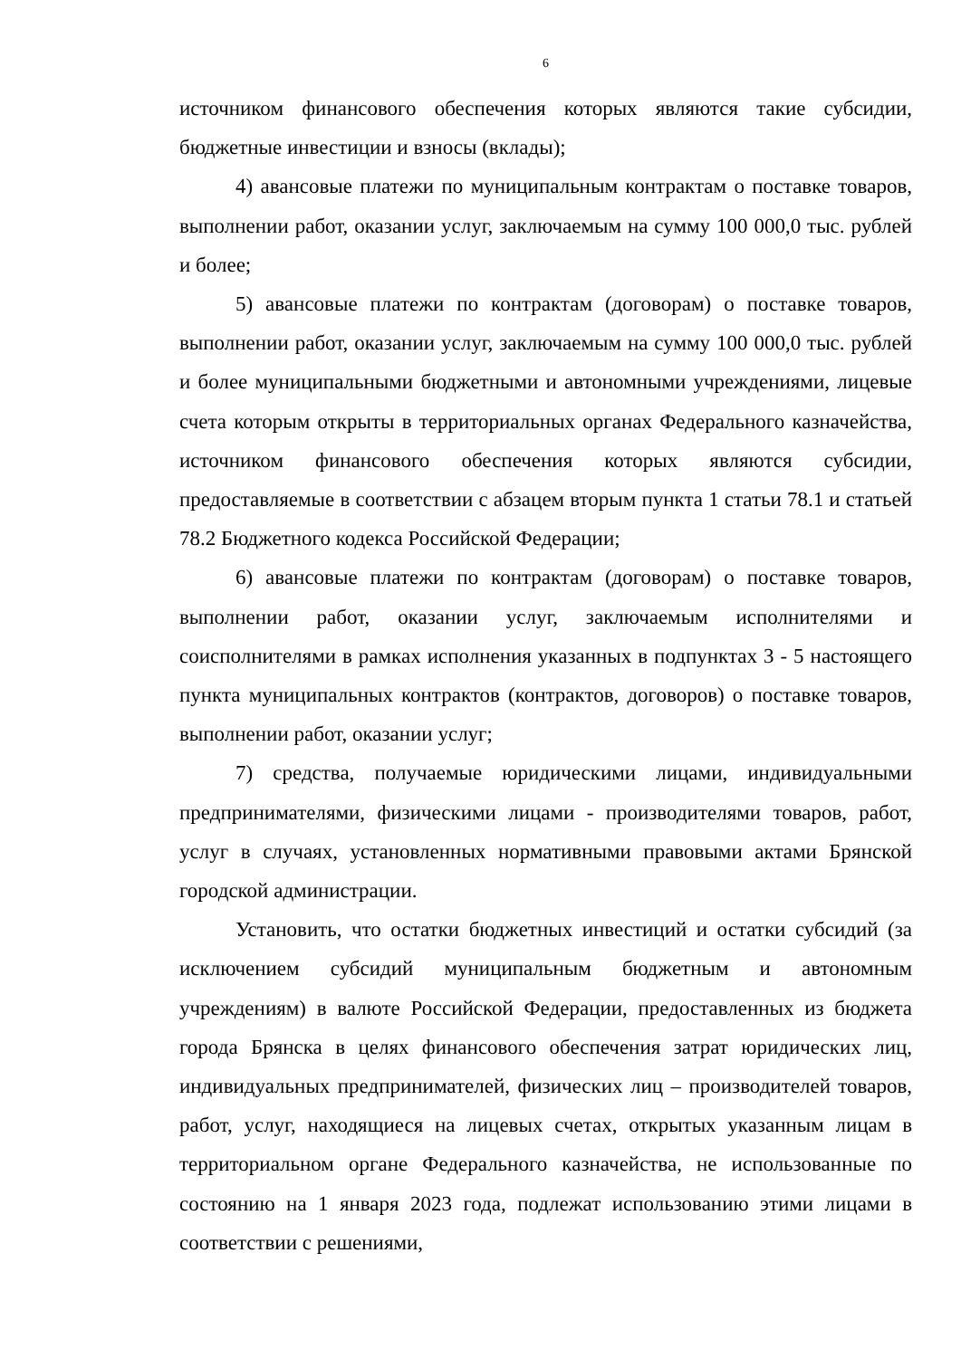6
источником финансового обеспечения которых являются такие субсидии, бюджетные инвестиции и взносы (вклады);
4) авансовые платежи по муниципальным контрактам о поставке товаров, выполнении работ, оказании услуг, заключаемым на сумму 100 000,0 тыс. рублей и более;
5) авансовые платежи по контрактам (договорам) о поставке товаров, выполнении работ, оказании услуг, заключаемым на сумму 100 000,0 тыс. рублей и более муниципальными бюджетными и автономными учреждениями, лицевые счета которым открыты в территориальных органах Федерального казначейства, источником финансового обеспечения которых являются субсидии, предоставляемые в соответствии с абзацем вторым пункта 1 статьи 78.1 и статьей 78.2 Бюджетного кодекса Российской Федерации;
6) авансовые платежи по контрактам (договорам) о поставке товаров, выполнении работ, оказании услуг, заключаемым исполнителями и соисполнителями в рамках исполнения указанных в подпунктах 3 - 5 настоящего пункта муниципальных контрактов (контрактов, договоров) о поставке товаров, выполнении работ, оказании услуг;
7) средства, получаемые юридическими лицами, индивидуальными предпринимателями, физическими лицами - производителями товаров, работ, услуг в случаях, установленных нормативными правовыми актами Брянской городской администрации.
Установить, что остатки бюджетных инвестиций и остатки субсидий (за исключением субсидий муниципальным бюджетным и автономным учреждениям) в валюте Российской Федерации, предоставленных из бюджета города Брянска в целях финансового обеспечения затрат юридических лиц, индивидуальных предпринимателей, физических лиц – производителей товаров, работ, услуг, находящиеся на лицевых счетах, открытых указанным лицам в территориальном органе Федерального казначейства, не использованные по состоянию на 1 января 2023 года, подлежат использованию этими лицами в соответствии с решениями,